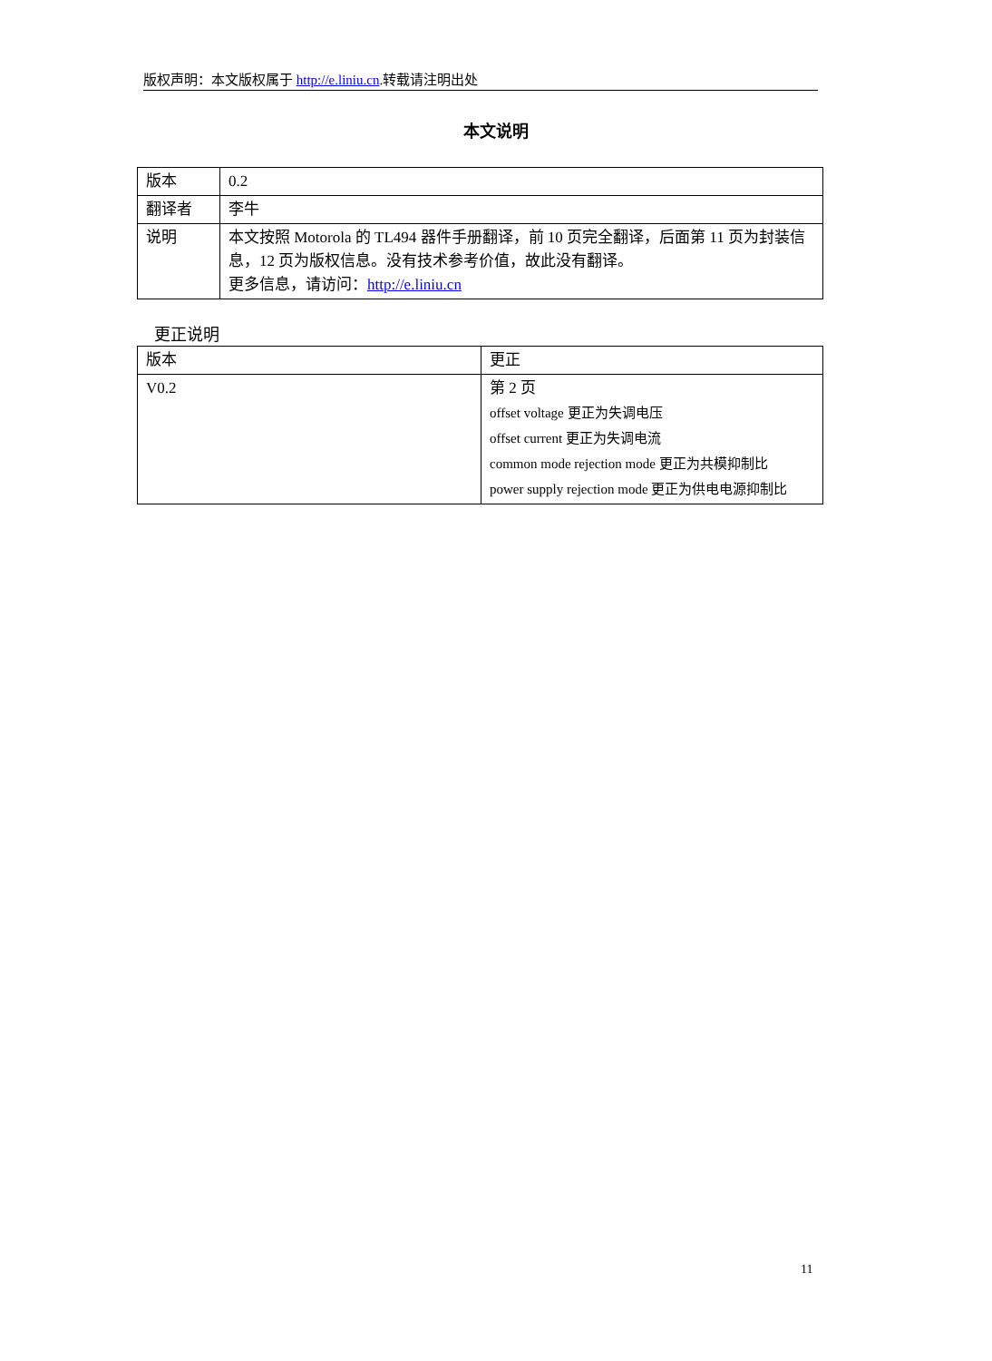版权声明：本文版权属于 http://e.liniu.cn.转载请注明出处
本文说明
| 版本 | 0.2 |
| 翻译者 | 李牛 |
| 说明 | 本文按照 Motorola 的 TL494 器件手册翻译，前 10 页完全翻译，后面第 11 页为封装信息，12 页为版权信息。没有技术参考价值，故此没有翻译。 更多信息，请访问： http://e.liniu.cn |
更正说明
| 版本 | 更正 |
| V0.2 | 第 2 页 offset voltage 更正为失调电压 offset current 更正为失调电流 common mode rejection mode 更正为共模抑制比 power supply rejection mode 更正为供电电源抑制比 |
11